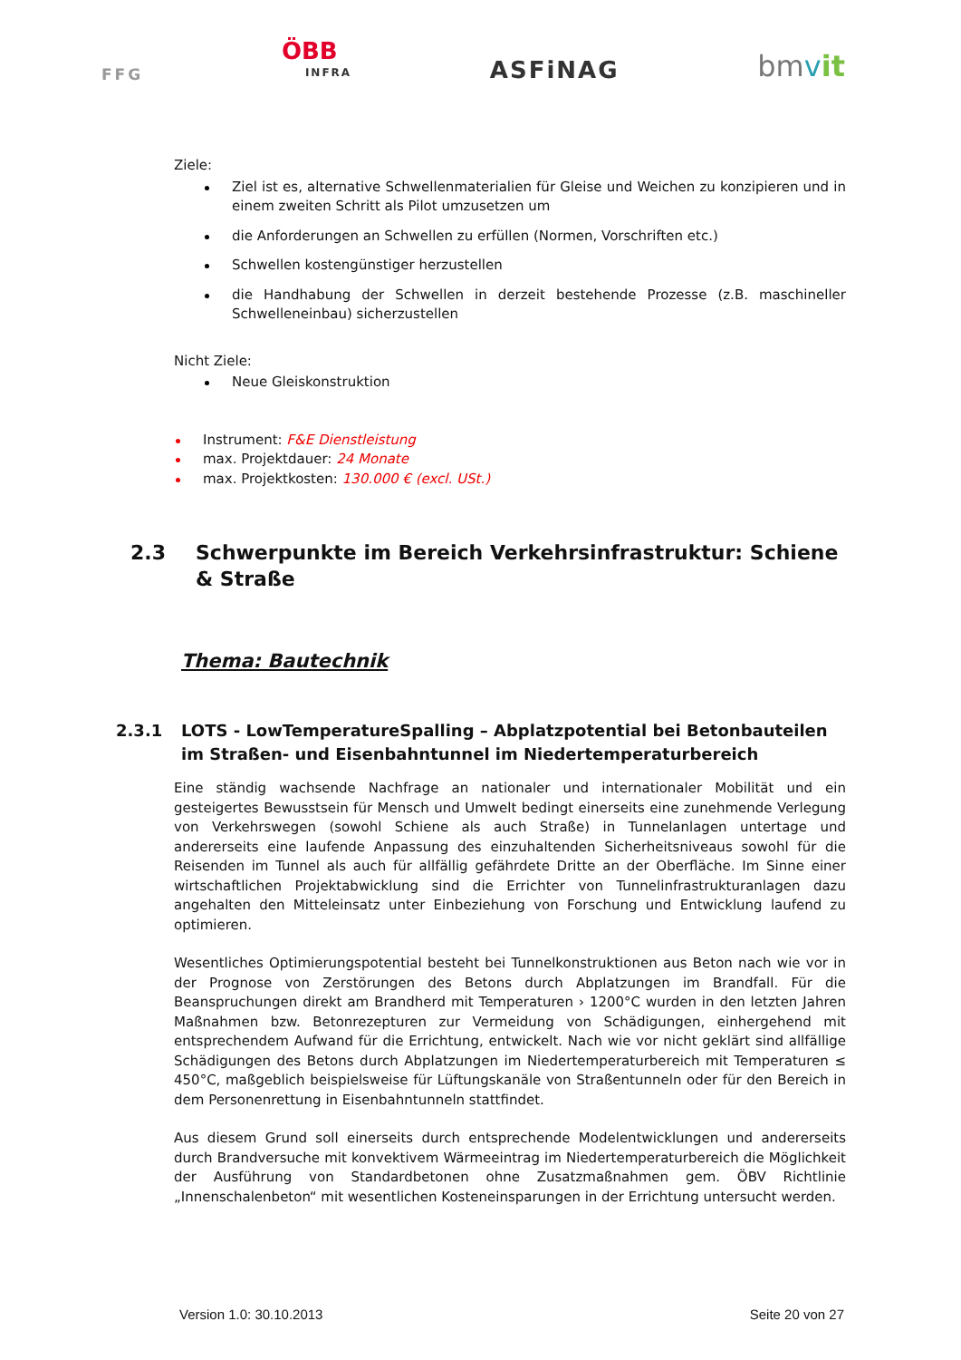FFG
ÖBB
INFRA
ASFiNAG
bmvit
Ziele:
Ziel ist es, alternative Schwellenmaterialien für Gleise und Weichen zu konzipieren und in einem zweiten Schritt als Pilot umzusetzen um
die Anforderungen an Schwellen zu erfüllen (Normen, Vorschriften etc.)
Schwellen kostengünstiger herzustellen
die Handhabung der Schwellen in derzeit bestehende Prozesse (z.B. maschineller Schwelleneinbau) sicherzustellen
Nicht Ziele:
Neue Gleiskonstruktion
Instrument: F&E Dienstleistung
max. Projektdauer: 24 Monate
max. Projektkosten: 130.000 € (excl. USt.)
2.3 Schwerpunkte im Bereich Verkehrsinfrastruktur: Schiene & Straße
Thema: Bautechnik
2.3.1 LOTS - LowTemperatureSpalling – Abplatzpotential bei Betonbauteilen im Straßen- und Eisenbahntunnel im Niedertemperaturbereich
Eine ständig wachsende Nachfrage an nationaler und internationaler Mobilität und ein gesteigertes Bewusstsein für Mensch und Umwelt bedingt einerseits eine zunehmende Verlegung von Verkehrswegen (sowohl Schiene als auch Straße) in Tunnelanlagen untertage und andererseits eine laufende Anpassung des einzuhaltenden Sicherheitsniveaus sowohl für die Reisenden im Tunnel als auch für allfällig gefährdete Dritte an der Oberfläche. Im Sinne einer wirtschaftlichen Projektabwicklung sind die Errichter von Tunnelinfrastrukturanlagen dazu angehalten den Mitteleinsatz unter Einbeziehung von Forschung und Entwicklung laufend zu optimieren.
Wesentliches Optimierungspotential besteht bei Tunnelkonstruktionen aus Beton nach wie vor in der Prognose von Zerstörungen des Betons durch Abplatzungen im Brandfall. Für die Beanspruchungen direkt am Brandherd mit Temperaturen › 1200°C wurden in den letzten Jahren Maßnahmen bzw. Betonrezepturen zur Vermeidung von Schädigungen, einhergehend mit entsprechendem Aufwand für die Errichtung, entwickelt. Nach wie vor nicht geklärt sind allfällige Schädigungen des Betons durch Abplatzungen im Niedertemperaturbereich mit Temperaturen ≤ 450°C, maßgeblich beispielsweise für Lüftungskanäle von Straßentunneln oder für den Bereich in dem Personenrettung in Eisenbahntunneln stattfindet.
Aus diesem Grund soll einerseits durch entsprechende Modelentwicklungen und andererseits durch Brandversuche mit konvektivem Wärmeeintrag im Niedertemperaturbereich die Möglichkeit der Ausführung von Standardbetonen ohne Zusatzmaßnahmen gem. ÖBV Richtlinie „Innenschalenbeton“ mit wesentlichen Kosteneinsparungen in der Errichtung untersucht werden.
Version 1.0: 30.10.2013 Seite 20 von 27